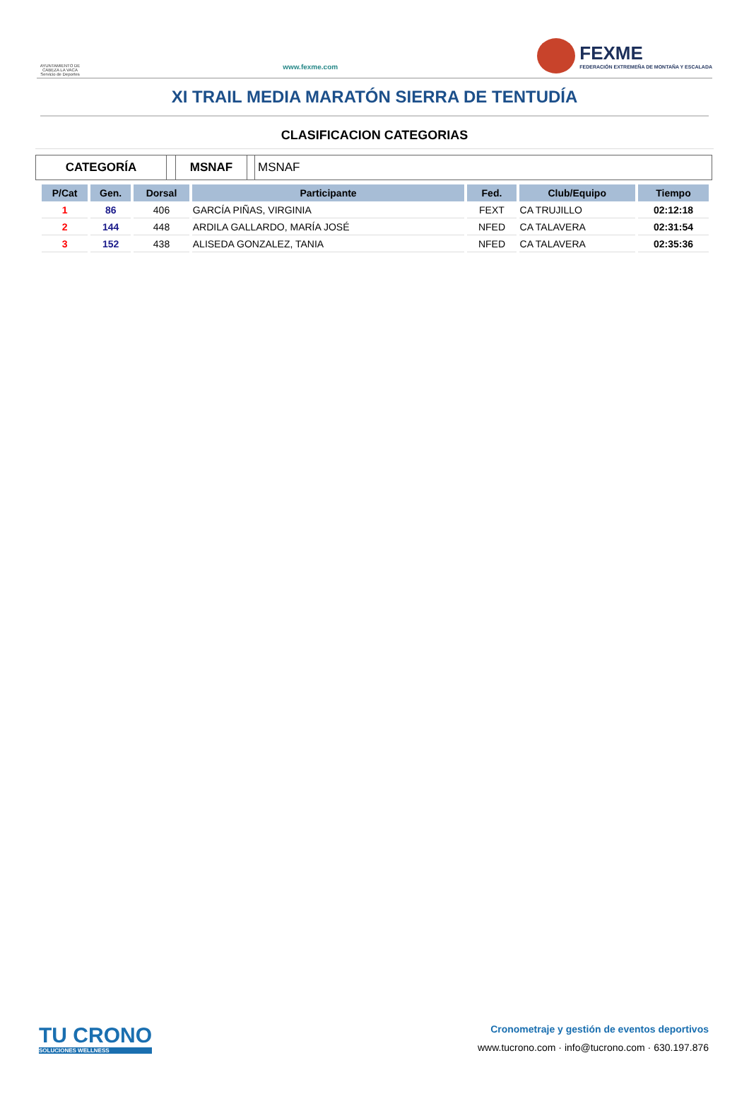AYUNTAMIENTO DE CABEZA LA VACA Servicio de Deportes
www.fexme.com
FEXME
FEDERACIÓN EXTREMEÑA DE MONTAÑA Y ESCALADA
XI TRAIL MEDIA MARATÓN SIERRA DE TENTUDÍA
CLASIFICACION CATEGORIAS
CATEGORÍA MSNAF MSNAF
| P/Cat | Gen. | Dorsal | Participante | Fed. | Club/Equipo | Tiempo |
| --- | --- | --- | --- | --- | --- | --- |
| 1 | 86 | 406 | GARCÍA PIÑAS, VIRGINIA | FEXT | CA TRUJILLO | 02:12:18 |
| 2 | 144 | 448 | ARDILA GALLARDO, MARÍA JOSÉ | NFED | CA TALAVERA | 02:31:54 |
| 3 | 152 | 438 | ALISEDA GONZALEZ, TANIA | NFED | CA TALAVERA | 02:35:36 |
TU CRONO
SOLUCIONES WELLNESS
Cronometraje y gestión de eventos deportivos
www.tucrono.com · info@tucrono.com · 630.197.876